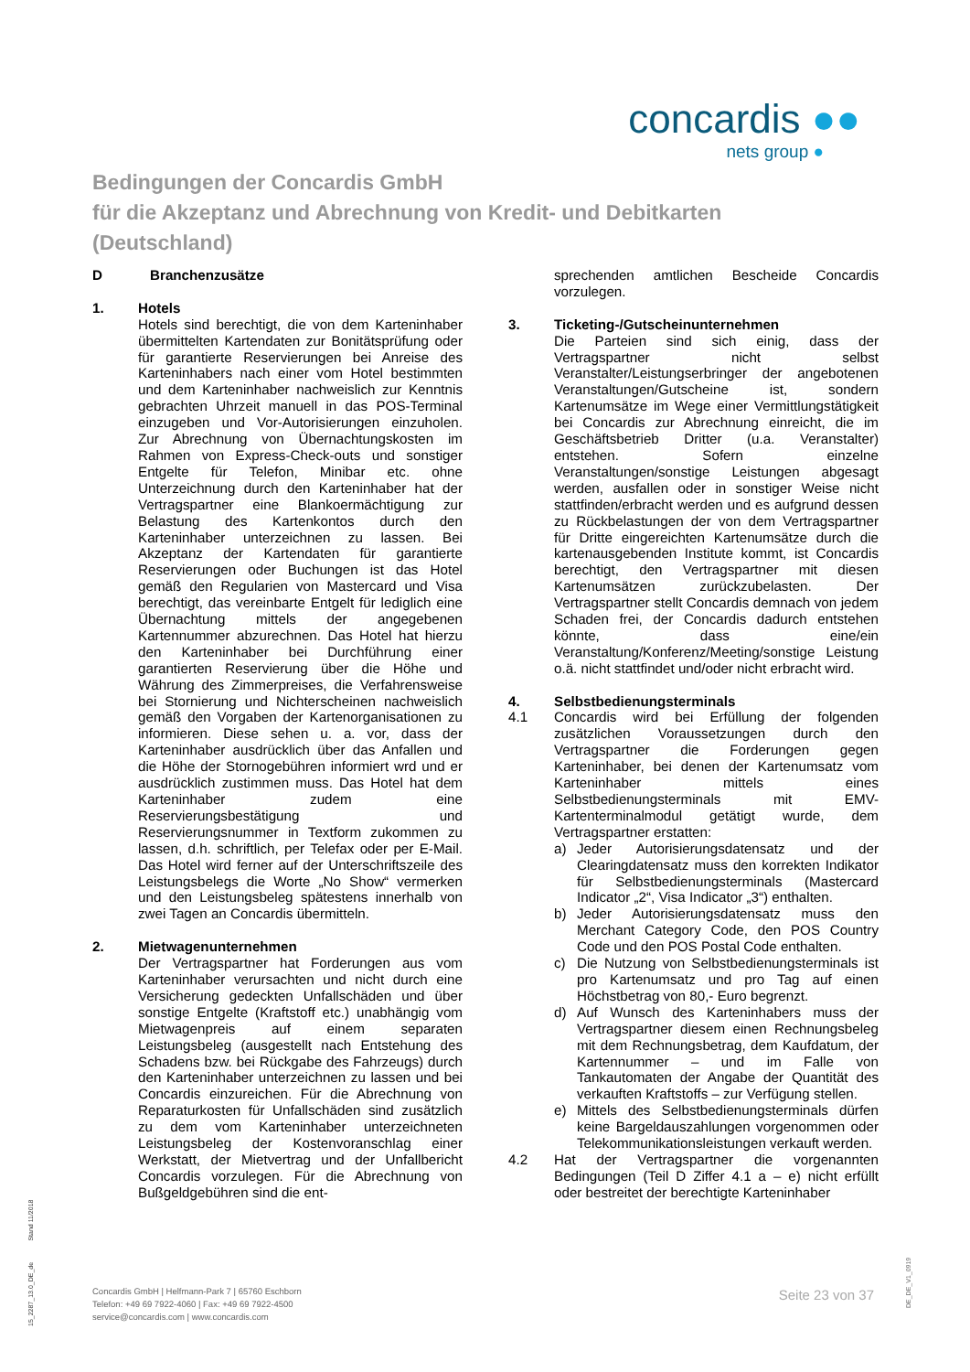concardis ●●
nets group ●
Bedingungen der Concardis GmbH
für die Akzeptanz und Abrechnung von Kredit- und Debitkarten
(Deutschland)
D Branchenzusätze
1. Hotels
Hotels sind berechtigt, die von dem Karteninhaber übermittelten Kartendaten zur Bonitätsprüfung oder für garantierte Reservierungen bei Anreise des Karteninhabers nach einer vom Hotel bestimmten und dem Karteninhaber nachweislich zur Kenntnis gebrachten Uhrzeit manuell in das POS-Terminal einzugeben und Vor-Autorisierungen einzuholen. Zur Abrechnung von Übernachtungskosten im Rahmen von Express-Check-outs und sonstiger Entgelte für Telefon, Minibar etc. ohne Unterzeichnung durch den Karteninhaber hat der Vertragspartner eine Blankoermächtigung zur Belastung des Kartenkontos durch den Karteninhaber unterzeichnen zu lassen. Bei Akzeptanz der Kartendaten für garantierte Reservierungen oder Buchungen ist das Hotel gemäß den Regularien von Mastercard und Visa berechtigt, das vereinbarte Entgelt für lediglich eine Übernachtung mittels der angegebenen Kartennummer abzurechnen. Das Hotel hat hierzu den Karteninhaber bei Durchführung einer garantierten Reservierung über die Höhe und Währung des Zimmerpreises, die Verfahrensweise bei Stornierung und Nichterscheinen nachweislich gemäß den Vorgaben der Kartenorganisationen zu informieren. Diese sehen u. a. vor, dass der Karteninhaber ausdrücklich über das Anfallen und die Höhe der Stornogebühren informiert wrd und er ausdrücklich zustimmen muss. Das Hotel hat dem Karteninhaber zudem eine Reservierungsbestätigung und Reservierungsnummer in Textform zukommen zu lassen, d.h. schriftlich, per Telefax oder per E-Mail. Das Hotel wird ferner auf der Unterschriftszeile des Leistungsbelegs die Worte „No Show“ vermerken und den Leistungsbeleg spätestens innerhalb von zwei Tagen an Concardis übermitteln.
2. Mietwagenunternehmen
Der Vertragspartner hat Forderungen aus vom Karteninhaber verursachten und nicht durch eine Versicherung gedeckten Unfallschäden und über sonstige Entgelte (Kraftstoff etc.) unabhängig vom Mietwagenpreis auf einem separaten Leistungsbeleg (ausgestellt nach Entstehung des Schadens bzw. bei Rückgabe des Fahrzeugs) durch den Karteninhaber unterzeichnen zu lassen und bei Concardis einzureichen. Für die Abrechnung von Reparaturkosten für Unfallschäden sind zusätzlich zu dem vom Karteninhaber unterzeichneten Leistungsbeleg der Kostenvoranschlag einer Werkstatt, der Mietvertrag und der Unfallbericht Concardis vorzulegen. Für die Abrechnung von Bußgeldgebühren sind die ent-
sprechenden amtlichen Bescheide Concardis vorzulegen.
3. Ticketing-/Gutscheinunternehmen
Die Parteien sind sich einig, dass der Vertragspartner nicht selbst Veranstalter/Leistungserbringer der angebotenen Veranstaltungen/Gutscheine ist, sondern Kartenumsätze im Wege einer Vermittlungstätigkeit bei Concardis zur Abrechnung einreicht, die im Geschäftsbetrieb Dritter (u.a. Veranstalter) entstehen. Sofern einzelne Veranstaltungen/sonstige Leistungen abgesagt werden, ausfallen oder in sonstiger Weise nicht stattfinden/erbracht werden und es aufgrund dessen zu Rückbelastungen der von dem Vertragspartner für Dritte eingereichten Kartenumsätze durch die kartenausgebenden Institute kommt, ist Concardis berechtigt, den Vertragspartner mit diesen Kartenumsätzen zurückzubelasten. Der Vertragspartner stellt Concardis demnach von jedem Schaden frei, der Concardis dadurch entstehen könnte, dass eine/ein Veranstaltung/Konferenz/Meeting/sonstige Leistung o.ä. nicht stattfindet und/oder nicht erbracht wird.
4. Selbstbedienungsterminals
4.1 Concardis wird bei Erfüllung der folgenden zusätzlichen Voraussetzungen durch den Vertragspartner die Forderungen gegen Karteninhaber, bei denen der Kartenumsatz vom Karteninhaber mittels eines Selbstbedienungsterminals mit EMV-Kartenterminalmodul getätigt wurde, dem Vertragspartner erstatten:
a) Jeder Autorisierungsdatensatz und der Clearingdatensatz muss den korrekten Indikator für Selbstbedienungsterminals (Mastercard Indicator „2“, Visa Indicator „3“) enthalten.
b) Jeder Autorisierungsdatensatz muss den Merchant Category Code, den POS Country Code und den POS Postal Code enthalten.
c) Die Nutzung von Selbstbedienungsterminals ist pro Kartenumsatz und pro Tag auf einen Höchstbetrag von 80,- Euro begrenzt.
d) Auf Wunsch des Karteninhabers muss der Vertragspartner diesem einen Rechnungsbeleg mit dem Rechnungsbetrag, dem Kaufdatum, der Kartennummer – und im Falle von Tankautomaten der Angabe der Quantität des verkauften Kraftstoffs – zur Verfügung stellen.
e) Mittels des Selbstbedienungsterminals dürfen keine Bargeldauszahlungen vorgenommen oder Telekommunikationsleistungen verkauft werden.
4.2 Hat der Vertragspartner die vorgenannten Bedingungen (Teil D Ziffer 4.1 a – e) nicht erfüllt oder bestreitet der berechtigte Karteninhaber
15_2287_13.0_DE_de Stand 11/2018
Concardis GmbH | Helfmann-Park 7 | 65760 Eschborn
Telefon: +49 69 7922-4060 | Fax: +49 69 7922-4500
service@concardis.com | www.concardis.com
Seite 23 von 37
DE_DE_V1_0919